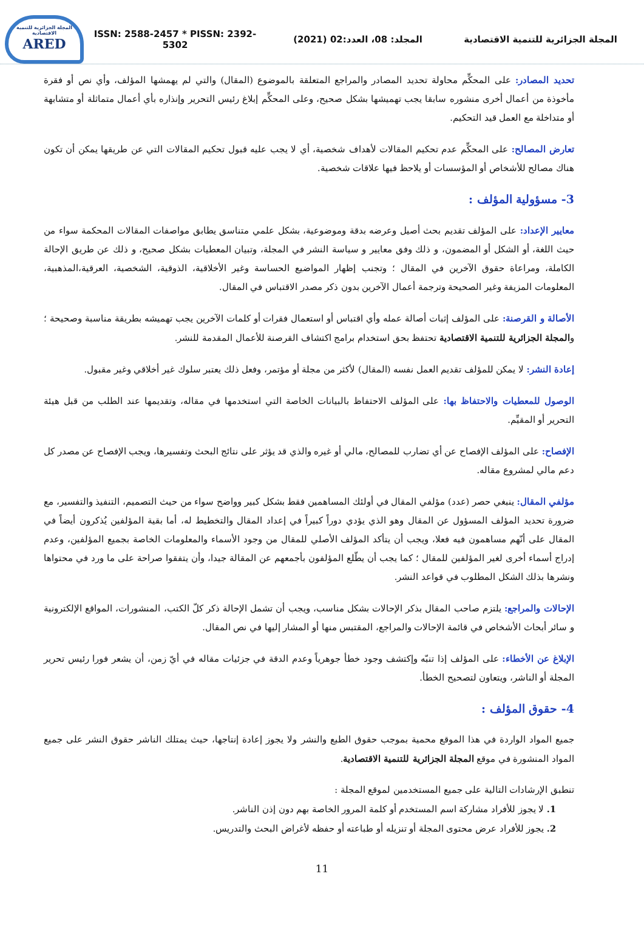المجلة الجزائرية للتنمية الاقتصادية
ARED
ISSN: 2588-2457 * PISSN: 2392-5302
المجلد: 08، العدد:02 (2021)
المجلة الجزائرية للتنمية الاقتصادية
تحديد المصادر: على المحكِّم محاولة تحديد المصادر والمراجع المتعلقة بالموضوع (المقال) والتي لم يهمشها المؤلف، وأي نص أو فقرة مأخوذة من أعمال أخرى منشوره سابقا يجب تهميشها بشكل صحيح، وعلى المحكِّم إبلاغ رئيس التحرير وإنذاره بأي أعمال متماثلة أو متشابهة أو متداخلة مع العمل قيد التحكيم.
تعارض المصالح: على المحكِّم عدم تحكيم المقالات لأهداف شخصية، أي لا يجب عليه قبول تحكيم المقالات التي عن طريقها يمكن أن تكون هناك مصالح للأشخاص أو المؤسسات أو يلاحظ فيها علاقات شخصية.
3- مسؤولية المؤلف :
معايير الإعداد: على المؤلف تقديم بحث أصيل وعرضه بدقة وموضوعية، بشكل علمي متناسق يطابق مواصفات المقالات المحكمة سواء من حيث اللغة، أو الشكل أو المضمون، و ذلك وفق معايير و سياسة النشر في المجلة، وتبيان المعطيات بشكل صحيح، و ذلك عن طريق الإحالة الكاملة، ومراعاة حقوق الآخرين في المقال ؛ وتجنب إظهار المواضيع الحساسة وغير الأخلاقية، الذوقية، الشخصية، العرقية،المذهبية، المعلومات المزيفة وغير الصحيحة وترجمة أعمال الآخرين بدون ذكر مصدر الاقتباس في المقال.
الأصالة و القرصنة: على المؤلف إثبات أصالة عمله وأي اقتباس أو استعمال فقرات أو كلمات الآخرين يجب تهميشه بطريقة مناسبة وصحيحة ؛ والمجلة الجزائرية للتنمية الاقتصادية تحتفظ بحق استخدام برامج اكتشاف القرصنة للأعمال المقدمة للنشر.
إعادة النشر: لا يمكن للمؤلف تقديم العمل نفسه (المقال) لأكثر من مجلة أو مؤتمر، وفعل ذلك يعتبر سلوك غير أخلاقي وغير مقبول.
الوصول للمعطيات والاحتفاظ بها: على المؤلف الاحتفاظ بالبيانات الخاصة التي استخدمها في مقاله، وتقديمها عند الطلب من قبل هيئة التحرير أو المقيِّم.
الإفصاح: على المؤلف الإفصاح عن أي تضارب للمصالح، مالي أو غيره والذي قد يؤثر على نتائج البحث وتفسيرها، ويجب الإفصاح عن مصدر كل دعم مالي لمشروع مقاله.
مؤلفي المقال: ينبغي حصر (عدد) مؤلفي المقال في أولئك المساهمين فقط بشكل كبير وواضح سواء من حيث التصميم، التنفيذ والتفسير، مع ضرورة تحديد المؤلف المسؤول عن المقال وهو الذي يؤدي دوراً كبيراً في إعداد المقال والتخطيط له، أما بقية المؤلفين يُذكرون أيضاً في المقال على أنّهم مساهمون فيه فعلا، ويجب أن يتأكد المؤلف الأصلي للمقال من وجود الأسماء والمعلومات الخاصة بجميع المؤلفين، وعدم إدراج أسماء أخرى لغير المؤلفين للمقال ؛ كما يجب أن يطّلع المؤلفون بأجمعهم عن المقالة جيدا، وأن يتفقوا صراحة على ما ورد في محتواها ونشرها بذلك الشكل المطلوب في قواعد النشر.
الإحالات والمراجع: يلتزم صاحب المقال بذكر الإحالات بشكل مناسب، ويجب أن تشمل الإحالة ذكر كلّ الكتب، المنشورات، المواقع الإلكترونية و سائر أبحاث الأشخاص في قائمة الإحالات والمراجع، المقتبس منها أو المشار إليها في نص المقال.
الإبلاغ عن الأخطاء: على المؤلف إذا تنبّه وإكتشف وجود خطأ جوهرياً وعدم الدقة في جزئيات مقاله في أيّ زمن، أن يشعر فورا رئيس تحرير المجلة أو الناشر، ويتعاون لتصحيح الخطأ.
4- حقوق المؤلف :
جميع المواد الواردة في هذا الموقع محمية بموجب حقوق الطبع والنشر ولا يجوز إعادة إنتاجها، حيث يمتلك الناشر حقوق النشر على جميع المواد المنشورة في موقع المجلة الجزائرية للتنمية الاقتصادية.
تنطبق الإرشادات التالية على جميع المستخدمين لموقع المجلة :
1. لا يجوز للأفراد مشاركة اسم المستخدم أو كلمة المرور الخاصة بهم دون إذن الناشر.
2. يجوز للأفراد عرض محتوى المجلة أو تنزيله أو طباعته أو حفظه لأغراض البحث والتدريس.
11